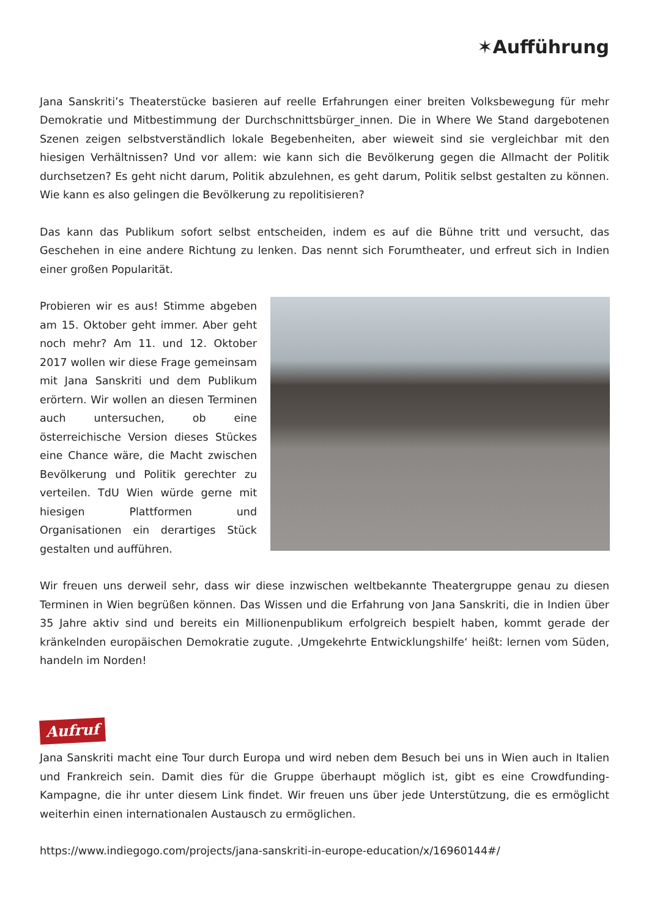✶Aufführung
Jana Sanskriti’s Theaterstücke basieren auf reelle Erfahrungen einer breiten Volksbewegung für mehr Demokratie und Mitbestimmung der Durchschnittsbürger_innen. Die in Where We Stand dargebotenen Szenen zeigen selbstverständlich lokale Begebenheiten, aber wieweit sind sie vergleichbar mit den hiesigen Verhältnissen? Und vor allem: wie kann sich die Bevölkerung gegen die Allmacht der Politik durchsetzen? Es geht nicht darum, Politik abzulehnen, es geht darum, Politik selbst gestalten zu können. Wie kann es also gelingen die Bevölkerung zu repolitisieren?
Das kann das Publikum sofort selbst entscheiden, indem es auf die Bühne tritt und versucht, das Geschehen in eine andere Richtung zu lenken. Das nennt sich Forumtheater, und erfreut sich in Indien einer großen Popularität.
Probieren wir es aus! Stimme abgeben am 15. Oktober geht immer. Aber geht noch mehr? Am 11. und 12. Oktober 2017 wollen wir diese Frage gemeinsam mit Jana Sanskriti und dem Publikum erörtern. Wir wollen an diesen Terminen auch untersuchen, ob eine österreichische Version dieses Stückes eine Chance wäre, die Macht zwischen Bevölkerung und Politik gerechter zu verteilen. TdU Wien würde gerne mit hiesigen Plattformen und Organisationen ein derartiges Stück gestalten und aufführen.
Wir freuen uns derweil sehr, dass wir diese inzwischen weltbekannte Theatergruppe genau zu diesen Terminen in Wien begrüßen können. Das Wissen und die Erfahrung von Jana Sanskriti, die in Indien über 35 Jahre aktiv sind und bereits ein Millionenpublikum erfolgreich bespielt haben, kommt gerade der kränkelnden europäischen Demokratie zugute. ‚Umgekehrte Entwicklungshilfe‘ heißt: lernen vom Süden, handeln im Norden!
Aufruf
Jana Sanskriti macht eine Tour durch Europa und wird neben dem Besuch bei uns in Wien auch in Italien und Frankreich sein. Damit dies für die Gruppe überhaupt möglich ist, gibt es eine Crowdfunding-Kampagne, die ihr unter diesem Link findet. Wir freuen uns über jede Unterstützung, die es ermöglicht weiterhin einen internationalen Austausch zu ermöglichen.
https://www.indiegogo.com/projects/jana-sanskriti-in-europe-education/x/16960144#/